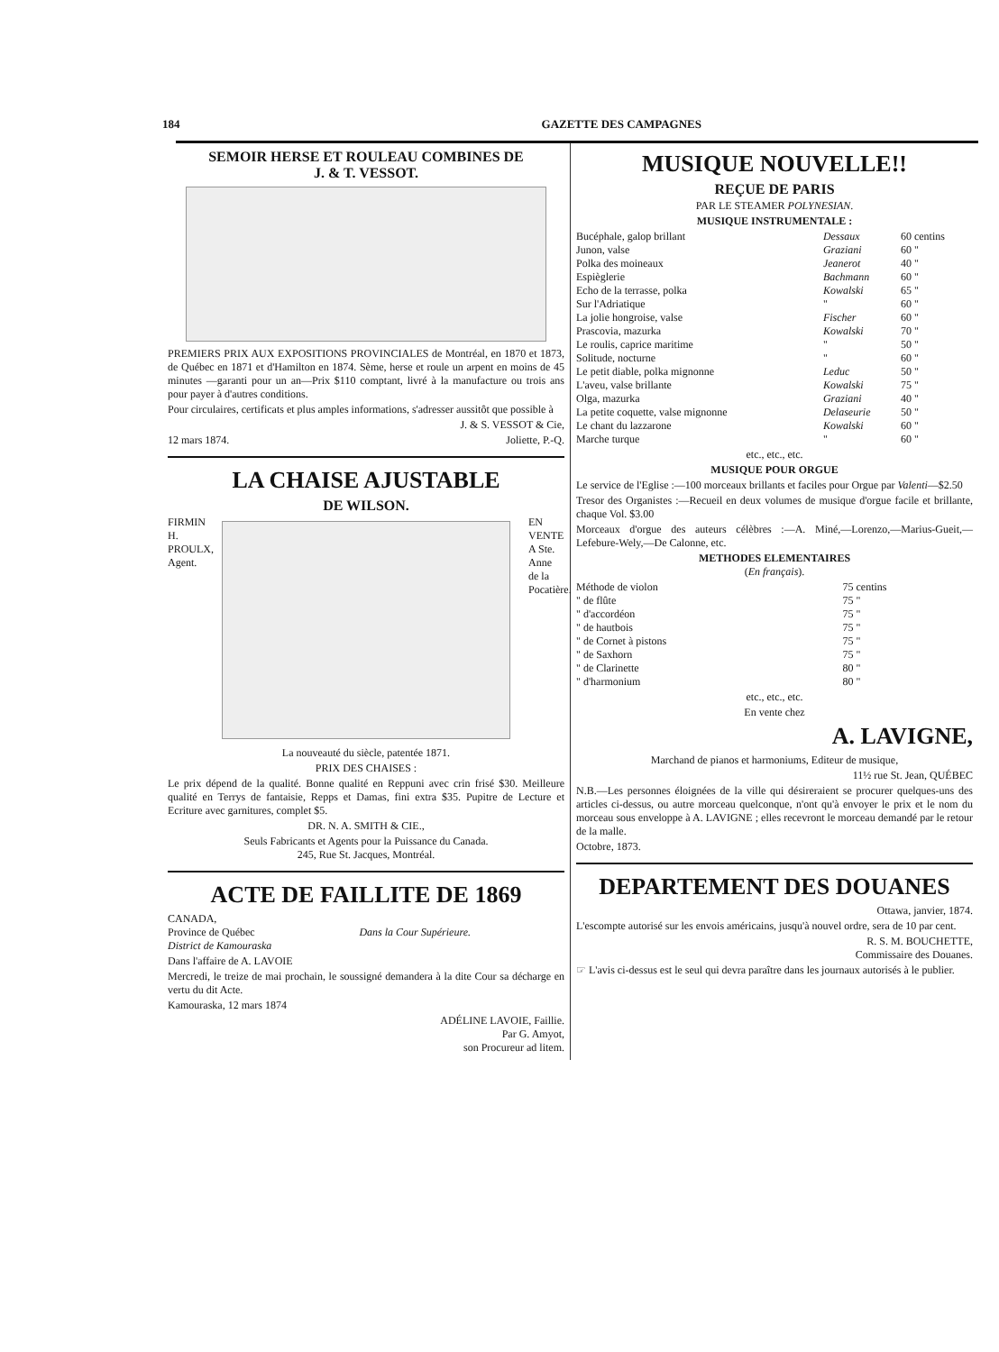184 GAZETTE DES CAMPAGNES
SEMOIR HERSE ET ROULEAU COMBINES DE
J. & T. VESSOT.
PREMIERS PRIX AUX EXPOSITIONS PROVINCIALES de Montréal, en 1870 et 1873, de Québec en 1871 et d'Hamilton en 1874. Sème, herse et roule un arpent en moins de 45 minutes —garanti pour un an—Prix $110 comptant, livré à la manufacture ou trois ans pour payer à d'autres conditions.
Pour circulaires, certificats et plus amples informations, s'adresser aussitôt que possible à
J. & S. VESSOT & Cie,
12 mars 1874. Joliette, P.-Q.
LA CHAISE AJUSTABLE
DE WILSON.
FIRMIN H. PROULX, Agent.
EN VENTE A Ste. Anne de la Pocatière.
La nouveauté du siècle, patentée 1871.
PRIX DES CHAISES :
Le prix dépend de la qualité. Bonne qualité en Reppuni avec crin frisé $30. Meilleure qualité en Terrys de fantaisie, Repps et Damas, fini extra $35. Pupitre de Lecture et Ecriture avec garnitures, complet $5.
DR. N. A. SMITH & CIE.,
Seuls Fabricants et Agents pour la Puissance du Canada.
245, Rue St. Jacques, Montréal.
ACTE DE FAILLITE DE 1869
| CANADA, Province de Québec District de Kamouraska | Dans la Cour Supérieure. |
Dans l'affaire de A. LAVOIE
Mercredi, le treize de mai prochain, le soussigné demandera à la dite Cour sa décharge en vertu du dit Acte.
Kamouraska, 12 mars 1874
ADÉLINE LAVOIE, Faillie.
Par G. Amyot,
son Procureur ad litem.
MUSIQUE NOUVELLE!!
REÇUE DE PARIS
PAR LE STEAMER POLYNESIAN.
MUSIQUE INSTRUMENTALE :
| Bucéphale, galop brillant | Dessaux | 60 centins |
| Junon, valse | Graziani | 60 " |
| Polka des moineaux | Jeanerot | 40 " |
| Espièglerie | Bachmann | 60 " |
| Echo de la terrasse, polka | Kowalski | 65 " |
| Sur l'Adriatique | " | 60 " |
| La jolie hongroise, valse | Fischer | 60 " |
| Prascovia, mazurka | Kowalski | 70 " |
| Le roulis, caprice maritime | " | 50 " |
| Solitude, nocturne | " | 60 " |
| Le petit diable, polka mignonne | Leduc | 50 " |
| L'aveu, valse brillante | Kowalski | 75 " |
| Olga, mazurka | Graziani | 40 " |
| La petite coquette, valse mignonne | Delaseurie | 50 " |
| Le chant du lazzarone | Kowalski | 60 " |
| Marche turque | " | 60 " |
etc., etc., etc.
MUSIQUE POUR ORGUE
Le service de l'Eglise :—100 morceaux brillants et faciles pour Orgue par Valenti—$2.50
Tresor des Organistes :—Recueil en deux volumes de musique d'orgue facile et brillante, chaque Vol. $3.00
Morceaux d'orgue des auteurs célèbres :—A. Miné,—Lorenzo,—Marius-Gueit,—Lefebure-Wely,—De Calonne, etc.
METHODES ELEMENTAIRES
(En français).
| Méthode de violon | 75 centins |
| " de flûte | 75 " |
| " d'accordéon | 75 " |
| " de hautbois | 75 " |
| " de Cornet à pistons | 75 " |
| " de Saxhorn | 75 " |
| " de Clarinette | 80 " |
| " d'harmonium | 80 " |
etc., etc., etc.
En vente chez
A. LAVIGNE,
Marchand de pianos et harmoniums, Editeur de musique,
11½ rue St. Jean, QUÉBEC
N.B.—Les personnes éloignées de la ville qui désireraient se procurer quelques-uns des articles ci-dessus, ou autre morceau quelconque, n'ont qu'à envoyer le prix et le nom du morceau sous enveloppe à A. LAVIGNE ; elles recevront le morceau demandé par le retour de la malle.
Octobre, 1873.
DEPARTEMENT DES DOUANES
Ottawa, janvier, 1874.
L'escompte autorisé sur les envois américains, jusqu'à nouvel ordre, sera de 10 par cent.
R. S. M. BOUCHETTE,
Commissaire des Douanes.
☞ L'avis ci-dessus est le seul qui devra paraître dans les journaux autorisés à le publier.